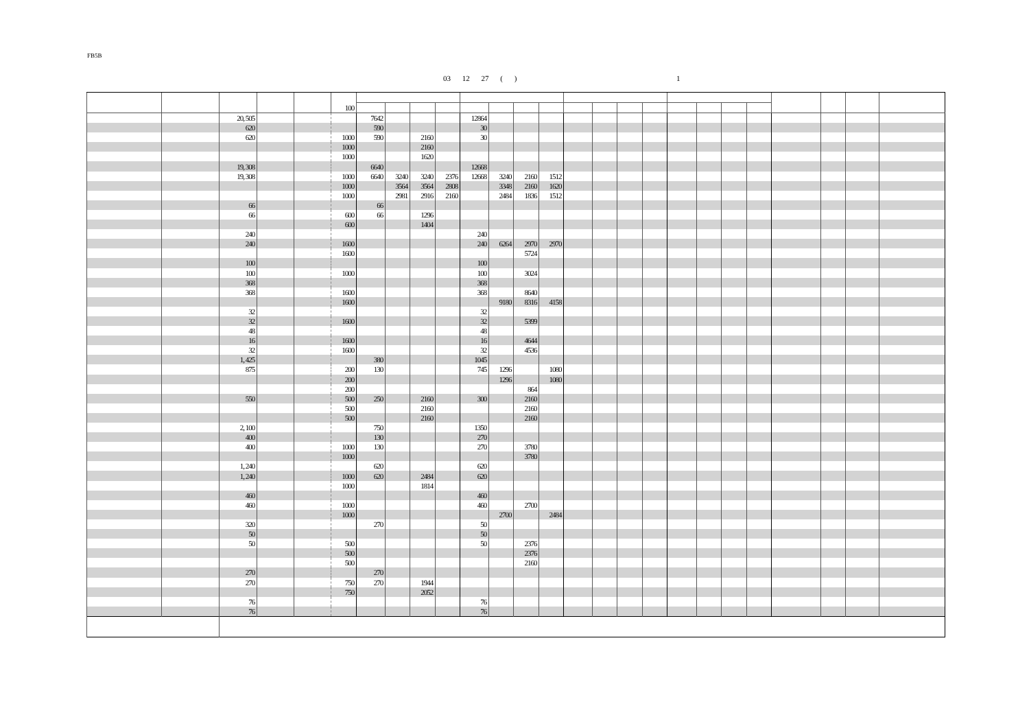FB5B
03 12 27 ( ) 1
| | | | | | 100 | | | | | | | | | | | | | | | | | | | | |
| --- | --- | --- | --- | --- | --- | --- | --- | --- | --- | --- | --- | --- | --- | --- | --- | --- | --- | --- | --- | --- | --- | --- | --- | --- | --- |
| | | 20, 505 | | | | 7642 | | | | 12864 | | | | | | | | | | | | | | | |
| | | 620 | | | | 590 | | | | 30 | | | | | | | | | | | | | | | |
| | | 620 | | | 1000 | 590 | | 2160 | | 30 | | | | | | | | | | | | | | | |
| | | | | | 1000 | | | 2160 | | | | | | | | | | | | | | | | | |
| | | | | | 1000 | | | 1620 | | | | | | | | | | | | | | | | | |
| | | 19, 308 | | | | 6640 | | | | 12668 | | | | | | | | | | | | | | | |
| | | 19, 308 | | | 1000 | 6640 | 3240 | 3240 | 2376 | 12668 | 3240 | 2160 | 1512 | | | | | | | | | | | | |
| | | | | | 1000 | | 3564 | 3564 | 2808 | | 3348 | 2160 | 1620 | | | | | | | | | | | | |
| | | | | | 1000 | | 2981 | 2916 | 2160 | | 2484 | 1836 | 1512 | | | | | | | | | | | | |
| | | 66 | | | | 66 | | | | | | | | | | | | | | | | | | | |
| | | 66 | | | 600 | 66 | | 1296 | | | | | | | | | | | | | | | | | |
| | | | | | 600 | | | 1404 | | | | | | | | | | | | | | | | | |
| | | 240 | | | | | | | | 240 | | | | | | | | | | | | | | | |
| | | 240 | | | 1600 | | | | | 240 | 6264 | 2970 | 2970 | | | | | | | | | | | | |
| | | | | | 1600 | | | | | | | 5724 | | | | | | | | | | | | | |
| | | 100 | | | | | | | | 100 | | | | | | | | | | | | | | | |
| | | 100 | | | 1000 | | | | | 100 | | 3024 | | | | | | | | | | | | | |
| | | 368 | | | | | | | | 368 | | | | | | | | | | | | | | | |
| | | 368 | | | 1600 | | | | | 368 | | 8640 | | | | | | | | | | | | | |
| | | | | | 1600 | | | | | | 9180 | 8316 | 4158 | | | | | | | | | | | | |
| | | 32 | | | | | | | | 32 | | | | | | | | | | | | | | | |
| | | 32 | | | 1600 | | | | | 32 | | 5399 | | | | | | | | | | | | | |
| | | 48 | | | | | | | | 48 | | | | | | | | | | | | | | | |
| | | 16 | | | 1600 | | | | | 16 | | 4644 | | | | | | | | | | | | | |
| | | 32 | | | 1600 | | | | | 32 | | 4536 | | | | | | | | | | | | | |
| | | 1, 425 | | | | 380 | | | | 1045 | | | | | | | | | | | | | | | |
| | | 875 | | | 200 | 130 | | | | 745 | 1296 | | 1080 | | | | | | | | | | | | |
| | | | | | 200 | | | | | | 1296 | | 1080 | | | | | | | | | | | | |
| | | | | | 200 | | | | | | | 864 | | | | | | | | | | | | | |
| | | 550 | | | 500 | 250 | | 2160 | | 300 | | 2160 | | | | | | | | | | | | | |
| | | | | | 500 | | | 2160 | | | | 2160 | | | | | | | | | | | | | |
| | | | | | 500 | | | 2160 | | | | 2160 | | | | | | | | | | | | | |
| | | 2, 100 | | | | 750 | | | | 1350 | | | | | | | | | | | | | | | |
| | | 400 | | | | 130 | | | | 270 | | | | | | | | | | | | | | | |
| | | 400 | | | 1000 | 130 | | | | 270 | | 3780 | | | | | | | | | | | | | |
| | | | | | 1000 | | | | | | | 3780 | | | | | | | | | | | | | |
| | | 1, 240 | | | | 620 | | | | 620 | | | | | | | | | | | | | | | |
| | | 1, 240 | | | 1000 | 620 | | 2484 | | 620 | | | | | | | | | | | | | | | |
| | | | | | 1000 | | | 1814 | | | | | | | | | | | | | | | | | |
| | | 460 | | | | | | | | 460 | | | | | | | | | | | | | | | |
| | | 460 | | | 1000 | | | | | 460 | | 2700 | | | | | | | | | | | | | |
| | | | | | 1000 | | | | | | 2700 | | 2484 | | | | | | | | | | | | |
| | | 320 | | | | 270 | | | | 50 | | | | | | | | | | | | | | | |
| | | 50 | | | | | | | | 50 | | | | | | | | | | | | | | | |
| | | 50 | | | 500 | | | | | 50 | | 2376 | | | | | | | | | | | | | |
| | | | | | 500 | | | | | | | 2376 | | | | | | | | | | | | | |
| | | | | | 500 | | | | | | | 2160 | | | | | | | | | | | | | |
| | | 270 | | | | 270 | | | | | | | | | | | | | | | | | | | |
| | | 270 | | | 750 | 270 | | 1944 | | | | | | | | | | | | | | | | | |
| | | | | | 750 | | | 2052 | | | | | | | | | | | | | | | | | |
| | | 76 | | | | | | | | 76 | | | | | | | | | | | | | | | |
| | | 76 | | | | | | | | 76 | | | | | | | | | | | | | | | |